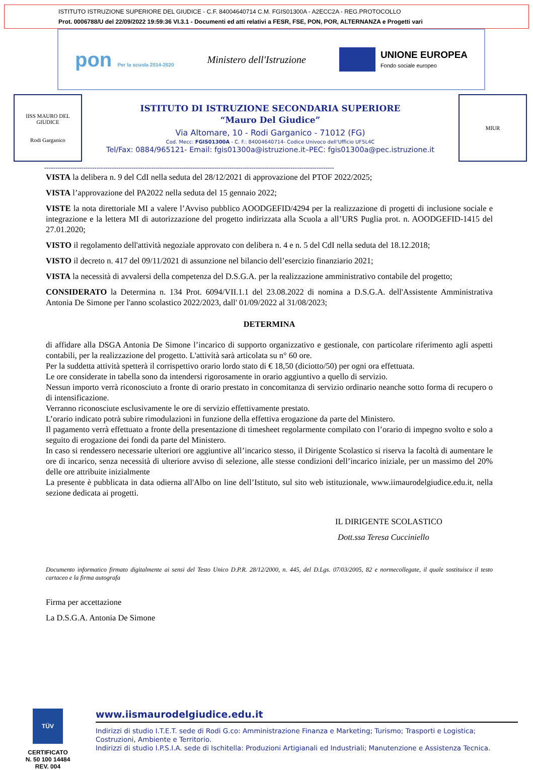ISTITUTO ISTRUZIONE SUPERIORE DEL GIUDICE - C.F. 84004640714 C.M. FGIS01300A - A2ECC2A - REG.PROTOCOLLO
Prot. 0006788/U del 22/09/2022 19:59:36 VI.3.1 - Documenti ed atti relativi a FESR, FSE, PON, POR, ALTERNANZA e Progetti vari
pon Per la scuola 2014-2020
Ministero dell'Istruzione
UNIONE EUROPEA
Fondo sociale europeo
IISS MAURO DEL GIUDICE
Rodi Garganico
ISTITUTO DI ISTRUZIONE SECONDARIA SUPERIORE
“Mauro Del Giudice”
Via Altomare, 10 - Rodi Garganico - 71012 (FG)
Cod. Mecc: FGIS01300A - C. F.: 84004640714- Codice Univoco dell'Ufficio UF5L4C
Tel/Fax: 0884/965121- Email: fgis01300a@istruzione.it–PEC: fgis01300a@pec.istruzione.it
MIUR
-------------------------------------------------------------------------------------------------------------------------------------
VISTA la delibera n. 9 del CdI nella seduta del 28/12/2021 di approvazione del PTOF 2022/2025;
VISTA l’approvazione del PA2022 nella seduta del 15 gennaio 2022;
VISTE la nota direttoriale MI a valere l’Avviso pubblico AOODGEFID/4294 per la realizzazione di progetti di inclusione sociale e integrazione e la lettera MI di autorizzazione del progetto indirizzata alla Scuola a all’URS Puglia prot. n. AOODGEFID-1415 del 27.01.2020;
VISTO il regolamento dell'attività negoziale approvato con delibera n. 4 e n. 5 del CdI nella seduta del 18.12.2018;
VISTO il decreto n. 417 del 09/11/2021 di assunzione nel bilancio dell’esercizio finanziario 2021;
VISTA la necessità di avvalersi della competenza del D.S.G.A. per la realizzazione amministrativo contabile del progetto;
CONSIDERATO la Determina n. 134 Prot. 6094/VII.1.1 del 23.08.2022 di nomina a D.S.G.A. dell'Assistente Amministrativa Antonia De Simone per l'anno scolastico 2022/2023, dall' 01/09/2022 al 31/08/2023;
DETERMINA
di affidare alla DSGA Antonia De Simone l’incarico di supporto organizzativo e gestionale, con particolare riferimento agli aspetti contabili, per la realizzazione del progetto. L'attività sarà articolata su n° 60 ore.
Per la suddetta attività spetterà il corrispettivo orario lordo stato di € 18,50 (diciotto/50) per ogni ora effettuata.
Le ore considerate in tabella sono da intendersi rigorosamente in orario aggiuntivo a quello di servizio.
Nessun importo verrà riconosciuto a fronte di orario prestato in concomitanza di servizio ordinario neanche sotto forma di recupero o di intensificazione.
Verranno riconosciute esclusivamente le ore di servizio effettivamente prestato.
L’orario indicato potrà subire rimodulazioni in funzione della effettiva erogazione da parte del Ministero.
Il pagamento verrà effettuato a fronte della presentazione di timesheet regolarmente compilato con l’orario di impegno svolto e solo a seguito di erogazione dei fondi da parte del Ministero.
In caso si rendessero necessarie ulteriori ore aggiuntive all’incarico stesso, il Dirigente Scolastico si riserva la facoltà di aumentare le ore di incarico, senza necessità di ulteriore avviso di selezione, alle stesse condizioni dell’incarico iniziale, per un massimo del 20% delle ore attribuite inizialmente
La presente è pubblicata in data odierna all'Albo on line dell’Istituto, sul sito web istituzionale, www.iimaurodelgiudice.edu.it, nella sezione dedicata ai progetti.
IL DIRIGENTE SCOLASTICO
Dott.ssa Teresa Cucciniello
Documento informatico firmato digitalmente ai sensi del Testo Unico D.P.R. 28/12/2000, n. 445, del D.Lgs. 07/03/2005, 82 e normecollegate, il quale sostituisce il testo cartaceo e la firma autografa
Firma per accettazione
La D.S.G.A. Antonia De Simone
TÜV
CERTIFICATO
N. 50 100 14484
REV. 004
www.iismaurodelgiudice.edu.it
Indirizzi di studio I.T.E.T. sede di Rodi G.co: Amministrazione Finanza e Marketing; Turismo; Trasporti e Logistica; Costruzioni, Ambiente e Territorio.
Indirizzi di studio I.P.S.I.A. sede di Ischitella: Produzioni Artigianali ed Industriali; Manutenzione e Assistenza Tecnica.